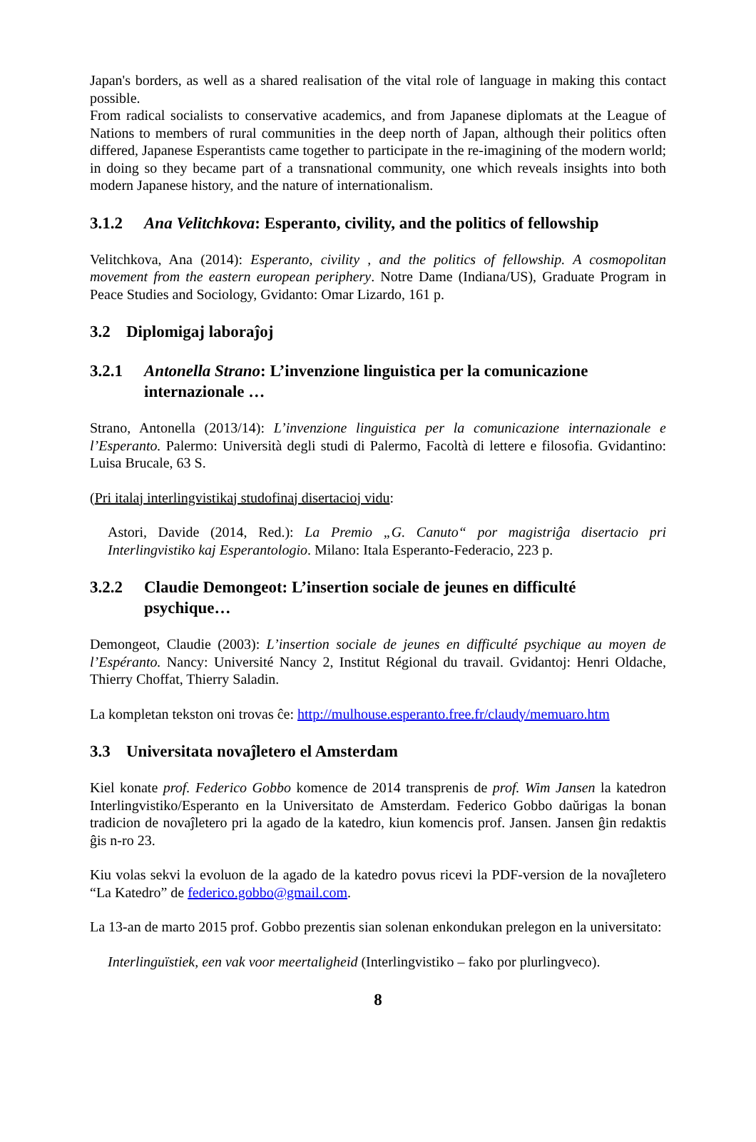Japan's borders, as well as a shared realisation of the vital role of language in making this contact possible.
From radical socialists to conservative academics, and from Japanese diplomats at the League of Nations to members of rural communities in the deep north of Japan, although their politics often differed, Japanese Esperantists came together to participate in the re-imagining of the modern world; in doing so they became part of a transnational community, one which reveals insights into both modern Japanese history, and the nature of internationalism.
3.1.2 Ana Velitchkova: Esperanto, civility, and the politics of fellowship
Velitchkova, Ana (2014): Esperanto, civility , and the politics of fellowship. A cosmopolitan movement from the eastern european periphery. Notre Dame (Indiana/US), Graduate Program in Peace Studies and Sociology, Gvidanto: Omar Lizardo, 161 p.
3.2 Diplomigaj laboraĵoj
3.2.1 Antonella Strano: L’invenzione linguistica per la comunicazione internazionale …
Strano, Antonella (2013/14): L’invenzione linguistica per la comunicazione internazionale e l’Esperanto. Palermo: Università degli studi di Palermo, Facoltà di lettere e filosofia. Gvidantino: Luisa Brucale, 63 S.
(Pri italaj interlingvistikaj studofinaj disertacioj vidu:
Astori, Davide (2014, Red.): La Premio „G. Canuto“ por magistriĝa disertacio pri Interlingvistiko kaj Esperantologio. Milano: Itala Esperanto-Federacio, 223 p.
3.2.2 Claudie Demongeot: L’insertion sociale de jeunes en difficulté psychique…
Demongeot, Claudie (2003): L’insertion sociale de jeunes en difficulté psychique au moyen de l’Espéranto. Nancy: Université Nancy 2, Institut Régional du travail. Gvidantoj: Henri Oldache, Thierry Choffat, Thierry Saladin.
La kompletan tekston oni trovas ĉe: http://mulhouse.esperanto.free.fr/claudy/memuaro.htm
3.3 Universitata novaĵletero el Amsterdam
Kiel konate prof. Federico Gobbo komence de 2014 transprenis de prof. Wim Jansen la katedron Interlingvistiko/Esperanto en la Universitato de Amsterdam. Federico Gobbo daŭrigas la bonan tradicion de novaĵletero pri la agado de la katedro, kiun komencis prof. Jansen. Jansen ĝin redaktis ĝis n-ro 23.
Kiu volas sekvi la evoluon de la agado de la katedro povus ricevi la PDF-version de la novaĵletero “La Katedro” de federico.gobbo@gmail.com.
La 13-an de marto 2015 prof. Gobbo prezentis sian solenan enkondukan prelegon en la universitato:
Interlinguïstiek, een vak voor meertaligheid (Interlingvistiko – fako por plurlingveco).
8